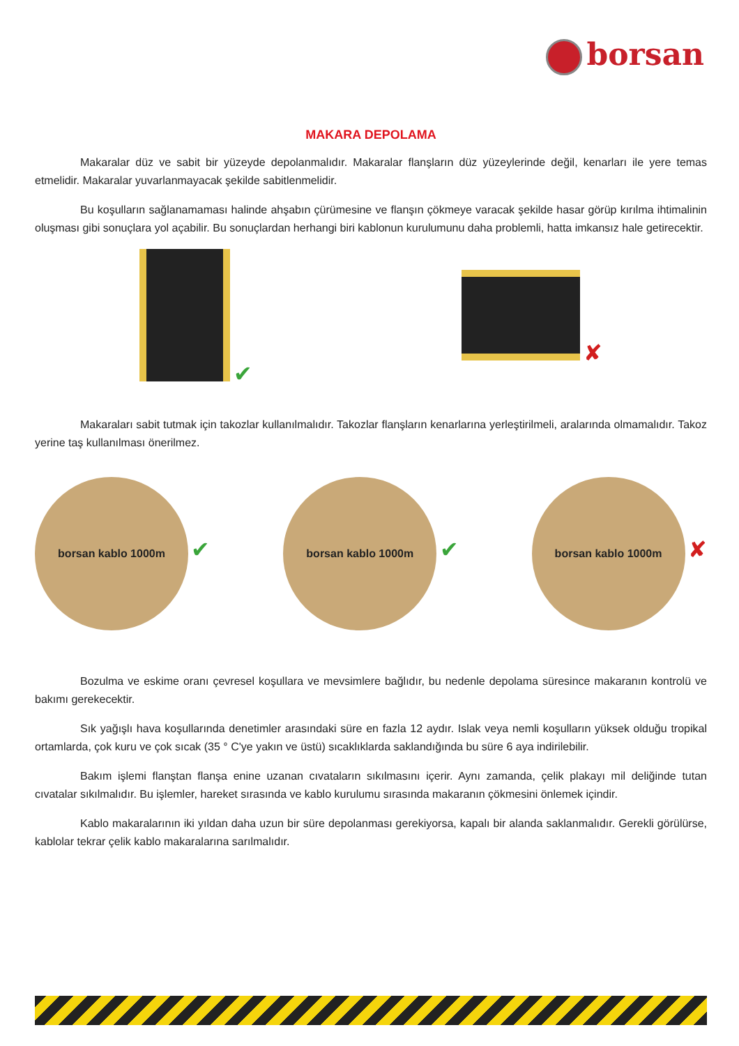borsan
MAKARA DEPOLAMA
Makaralar düz ve sabit bir yüzeyde depolanmalıdır. Makaralar flanşların düz yüzeylerinde değil, kenarları ile yere temas etmelidir. Makaralar yuvarlanmayacak şekilde sabitlenmelidir.
Bu koşulların sağlanamaması halinde ahşabın çürümesine ve flanşın çökmeye varacak şekilde hasar görüp kırılma ihtimalinin oluşması gibi sonuçlara yol açabilir. Bu sonuçlardan herhangi biri kablonun kurulumunu daha problemli, hatta imkansız hale getirecektir.
✔ ✘
Makaraları sabit tutmak için takozlar kullanılmalıdır. Takozlar flanşların kenarlarına yerleştirilmeli, aralarında olmamalıdır. Takoz yerine taş kullanılması önerilmez.
borsan kablo 1000m
✔
borsan kablo 1000m
✔
borsan kablo 1000m
✘
Bozulma ve eskime oranı çevresel koşullara ve mevsimlere bağlıdır, bu nedenle depolama süresince makaranın kontrolü ve bakımı gerekecektir.
Sık yağışlı hava koşullarında denetimler arasındaki süre en fazla 12 aydır. Islak veya nemli koşulların yüksek olduğu tropikal ortamlarda, çok kuru ve çok sıcak (35 ° C'ye yakın ve üstü) sıcaklıklarda saklandığında bu süre 6 aya indirilebilir.
Bakım işlemi flanştan flanşa enine uzanan cıvataların sıkılmasını içerir. Aynı zamanda, çelik plakayı mil deliğinde tutan cıvatalar sıkılmalıdır. Bu işlemler, hareket sırasında ve kablo kurulumu sırasında makaranın çökmesini önlemek içindir.
Kablo makaralarının iki yıldan daha uzun bir süre depolanması gerekiyorsa, kapalı bir alanda saklanmalıdır. Gerekli görülürse, kablolar tekrar çelik kablo makaralarına sarılmalıdır.